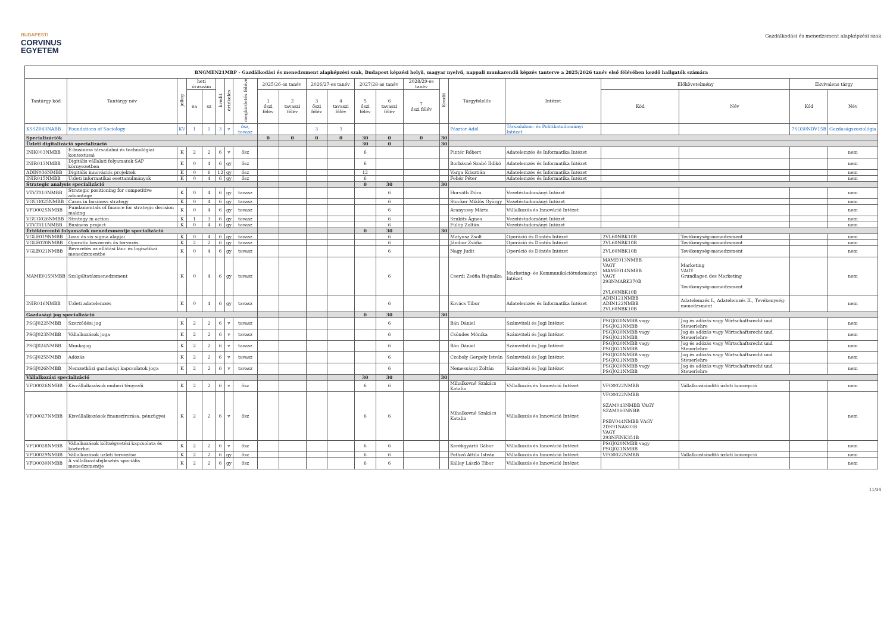BUDAPESTI
CORVINUS
EGYETEM
Gazdálkodási és menedzsment alapképzési szak
| BNGMEN21MBP - Gazdálkodási és menedzsment alapképzési szak, Budapest képzési helyű, magyar nyelvű, nappali munkarendű képzés tanterve a 2025/2026 tanév első félévében kezdő hallgatók számára | | | | | | | | | | | | | | | | | | | | | |
| --- | --- | --- | --- | --- | --- | --- | --- | --- | --- | --- | --- | --- | --- | --- | --- | --- | --- | --- | --- | --- | --- |
| Tantárgy kód | Tantárgy név | jelleg | heti óraszám | | kredit | értékelés | meghirdetés féléve | 2025/26-os tanév | | 2026/27-es tanév | | 2027/28-as tanév | | 2028/29-es tanév | Kredit | Tárgyfelelős | Intézet | Előkövetelmény | | Ekvivalens tárgy | |
| | | | ea | sz | | | | 1 őszi félév | 2 tavaszi félév | 3 őszi félév | 4 tavaszi félév | 5 őszi félév | 6 tavaszi félév | 7 őszi félév | | | | Kód | Név | Kód | Név |
| KSSZ043NABB | Foundations of Sociology | KV | 1 | 1 | 3 | v | ősz, tavasz | | | 3 | 3 | | | | | Pásztor Adél | Társadalom- és Politikatudományi Intézet | | | 7SO30NDV15B | Gazdaságszociológia |
| Specializációk | | | | | | | | 0 | 0 | 0 | 0 | 30 | 0 | 0 | 30 | | | | | | |
| Üzleti digitalizáció specializáció | | | | | | | | | | | | 30 | 0 | | 30 | | | | | | |
| INIK003NMBB | E-business társadalmi és technológiai kontextusai | K | 2 | 2 | 6 | v | ősz | | | | | 6 | | | | Pintér Róbert | Adatelemzés és Informatika Intézet | | | | nem |
| INIR013NMBB | Digitális vállalati folyamatok SAP környezetben | K | 0 | 4 | 6 | gy | ősz | | | | | 6 | | | | Borbásné Szabó Ildikó | Adatelemzés és Informatika Intézet | | | | nem |
| ADIN036NMBB | Digitális innovációs projektek | K | 0 | 6 | 12 | gy | ősz | | | | | 12 | | | | Varga Krisztián | Adatelemzés és Informatika Intézet | | | | nem |
| INIR015NMBB | Üzleti informatikai esettanulmányok | K | 0 | 4 | 6 | gy | ősz | | | | | 6 | | | | Fehér Péter | Adatelemzés és Informatika Intézet | | | | nem |
| Strategic analysis specializáció | | | | | | | | | | | | 0 | 30 | | 30 | | | | | | |
| VTVT010NMBB | Strategic positioning for competitive advantage | K | 0 | 4 | 6 | gy | tavasz | | | | | | 6 | | | Horváth Dóra | Vezetéstudományi Intézet | | | | nem |
| VGUG025NMBB | Cases in business strategy | K | 0 | 4 | 6 | gy | tavasz | | | | | | 6 | | | Stocker Miklós György | Vezetéstudományi Intézet | | | | nem |
| VFO0025NMBB | Fundamentals of finance for strategic decision making | K | 0 | 4 | 6 | gy | tavasz | | | | | | 6 | | | Aranyossy Márta | Vállalkozás és Innováció Intézet | | | | nem |
| VGUG026NMBB | Strategy in action | K | 1 | 3 | 6 | gy | tavasz | | | | | | 6 | | | Szukits Ágnes | Vezetéstudományi Intézet | | | | nem |
| VTVT011NMBB | Business project | K | 0 | 4 | 6 | gy | tavasz | | | | | | 6 | | | Fülöp Zoltán | Vezetéstudományi Intézet | | | | nem |
| Értékteremtő folyamatok menedzsmentje specializáció | | | | | | | | | | | | 0 | 30 | | 30 | | | | | | |
| VGLE019NMBB | Lean és six sigma alapjai | K | 0 | 4 | 6 | gy | tavasz | | | | | | 6 | | | Matyusz Zsolt | Operáció és Döntés Intézet | 2VL60NBK10B | Tevékenység-menedzsment | | nem |
| VGLE020NMBB | Operatív beszerzés és tervezés | K | 2 | 2 | 6 | gy | tavasz | | | | | | 6 | | | Jámbor Zsófia | Operáció és Döntés Intézet | 2VL60NBK10B | Tevékenység-menedzsment | | nem |
| VGLE021NMBB | Bevezetés az ellátási lánc és logisztikai menedzsmentbe | K | 0 | 4 | 6 | gy | tavasz | | | | | | 6 | | | Nagy Judit | Operáció és Döntés Intézet | 2VL60NBK10B | Tevékenység-menedzsment | | nem |
| MAME015NMBB | Szolgáltatásmenedzsment | K | 0 | 4 | 6 | gy | tavasz | | | | | | 6 | | | Cserdi Zsófia Hajnalka | Marketing- és Kommunikációtudományi Intézet | MAME013NMBB VAGY MAME014NMBB VAGY 293NMARK370B 2VL60NBK10B | Marketing VAGY Grundlagen des Marketing Tevékenység-menedzsment | | nem |
| INIR016NMBB | Üzleti adatelemzés | K | 0 | 4 | 6 | gy | tavasz | | | | | | 6 | | | Kovács Tibor | Adatelemzés és Informatika Intézet | ADIN121NMBB ADIN122NMBB 2VL60NBK10B | Adatelemzés I., Adatelemzés II., Tevékenység-menedzsment | | nem |
| Gazdasági jog specializáció | | | | | | | | | | | | 0 | 30 | | 30 | | | | | | |
| PSGJ022NMBB | Szerződési jog | K | 2 | 2 | 6 | v | tavasz | | | | | | 6 | | | Bán Dániel | Számviteli és Jogi Intézet | PSGJ020NMBB vagy PSGJ021NMBB | Jog és adózás vagy Wirtschaftsrecht und Steuerlehre | | nem |
| PSGJ023NMBB | Vállalkozások joga | K | 2 | 2 | 6 | v | tavasz | | | | | | 6 | | | Csöndes Mónika | Számviteli és Jogi Intézet | PSGJ020NMBB vagy PSGJ021NMBB | Jog és adózás vagy Wirtschaftsrecht und Steuerlehre | | nem |
| PSGJ024NMBB | Munkajog | K | 2 | 2 | 6 | v | tavasz | | | | | | 6 | | | Bán Dániel | Számviteli és Jogi Intézet | PSGJ020NMBB vagy PSGJ021NMBB | Jog és adózás vagy Wirtschaftsrecht und Steuerlehre | | nem |
| PSGJ025NMBB | Adózás | K | 2 | 2 | 6 | v | tavasz | | | | | | 6 | | | Czoboly Gergely István | Számviteli és Jogi Intézet | PSGJ020NMBB vagy PSGJ021NMBB | Jog és adózás vagy Wirtschaftsrecht und Steuerlehre | | nem |
| PSGJ026NMBB | Nemzetközi gazdasági kapcsolatok joga | K | 2 | 2 | 6 | v | tavasz | | | | | | 6 | | | Nemessányi Zoltán | Számviteli és Jogi Intézet | PSGJ020NMBB vagy PSGJ021NMBB | Jog és adózás vagy Wirtschaftsrecht und Steuerlehre | | nem |
| Vállalkozási specializáció | | | | | | | | | | | | 30 | 30 | | 30 | | | | | | |
| VFO0026NMBB | Kisvállalkozások emberi tényezői | K | 2 | 2 | 6 | v | ősz | | | | | 6 | 6 | | | Mihalkovné Szakács Katalin | Vállalkozás és Innováció Intézet | VFO0022NMBB | Vállalkozásindító üzleti koncepció | | nem |
| VFO0027NMBB | Kisvállalkozások finanszírozása, pénzügyei | K | 2 | 2 | 6 | v | ősz | | | | | 6 | 6 | | | Mihalkovné Szakács Katalin | Vállalkozás és Innováció Intézet | VFO0022NMBB SZAM043NMBB VAGY SZAM060NNBB PSBV044NMBB VAGY 2DS91NAK03B VAGY 293NFINK351B | | | nem |
| VFO0028NMBB | Vállalkozások költségvetési kapcsolata és közterhei | K | 2 | 2 | 6 | v | ősz | | | | | 6 | 6 | | | Kerékgyártó Gábor | Vállalkozás és Innováció Intézet | PSGJ020NMBB vagy PSGJ021NMBB | | | nem |
| VFO0029NMBB | Vállalkozások üzleti tervezése | K | 2 | 2 | 6 | gy | ősz | | | | | 6 | 6 | | | Petheő Attila István | Vállalkozás és Innováció Intézet | VFO0022NMBB | Vállalkozásindító üzleti koncepció | | nem |
| VFO0030NMBB | A vállalkozásfejlesztés speciális menedzsmentje | K | 2 | 2 | 6 | gy | ősz | | | | | 6 | 6 | | | Kállay László Tibor | Vállalkozás és Innováció Intézet | | | | nem |
11/34